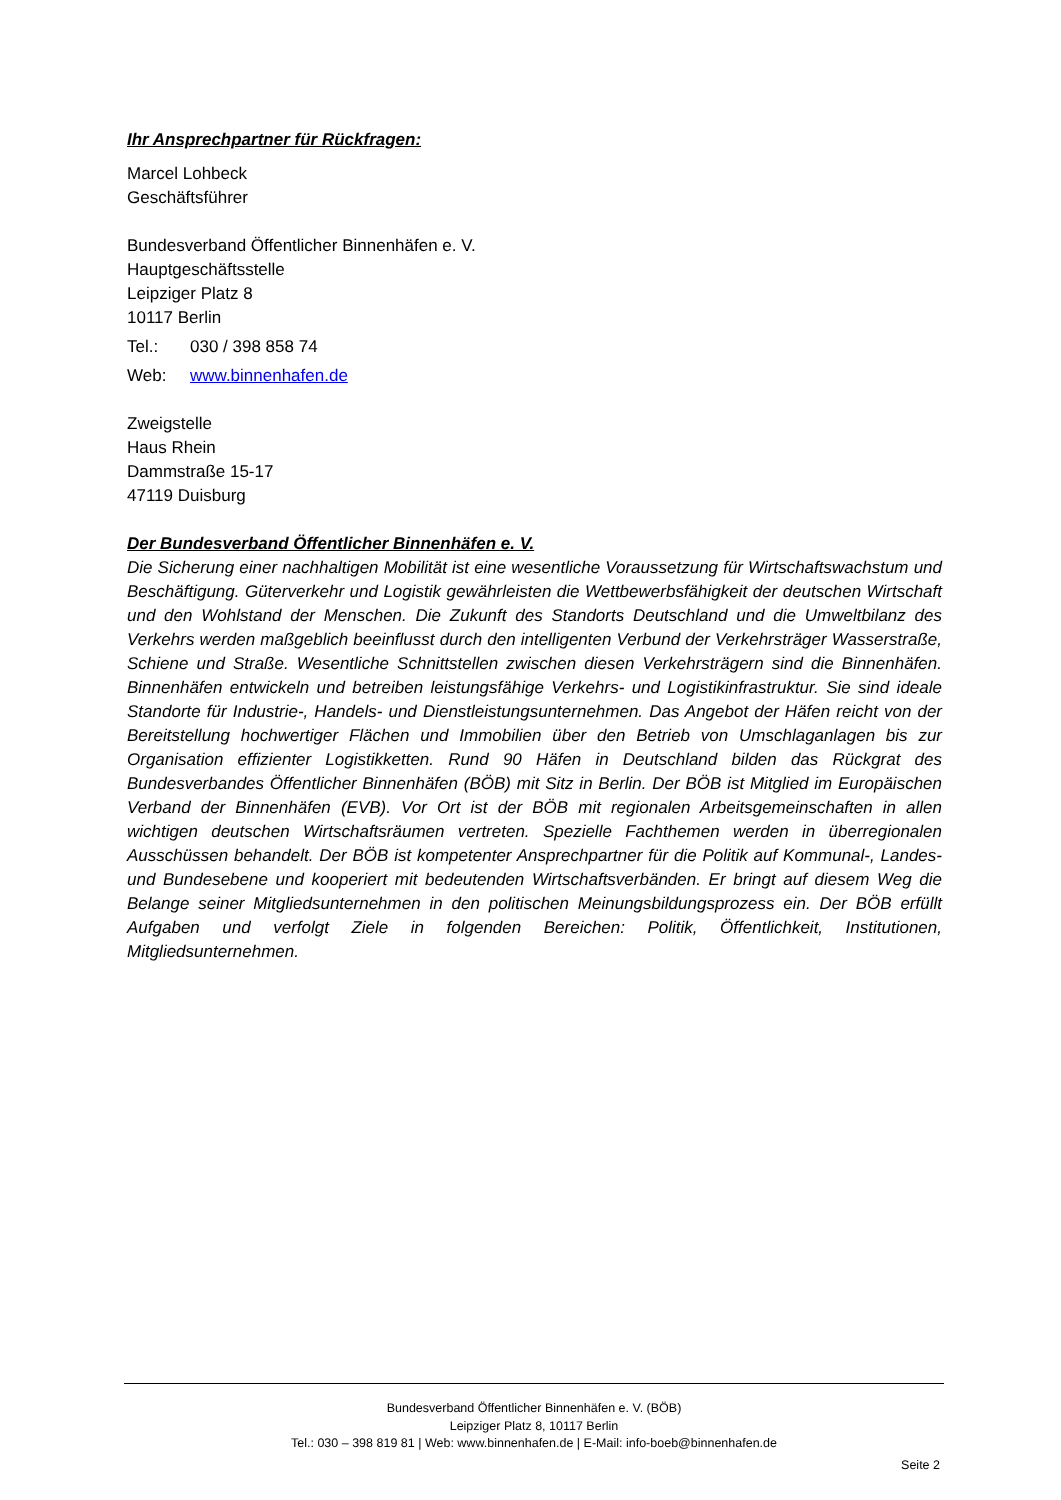Ihr Ansprechpartner für Rückfragen:
Marcel Lohbeck
Geschäftsführer
Bundesverband Öffentlicher Binnenhäfen e. V.
Hauptgeschäftsstelle
Leipziger Platz 8
10117 Berlin
Tel.: 030 / 398 858 74
Web: www.binnenhafen.de
Zweigstelle
Haus Rhein
Dammstraße 15-17
47119 Duisburg
Der Bundesverband Öffentlicher Binnenhäfen e. V.
Die Sicherung einer nachhaltigen Mobilität ist eine wesentliche Voraussetzung für Wirtschaftswachs­tum und Beschäftigung. Güterverkehr und Logistik gewährleisten die Wettbewerbsfähigkeit der deut­schen Wirtschaft und den Wohlstand der Menschen. Die Zukunft des Standorts Deutschland und die Umweltbilanz des Verkehrs werden maßgeblich beeinflusst durch den intelligenten Verbund der Ver­kehrsträger Wasserstraße, Schiene und Straße. Wesentliche Schnittstellen zwischen diesen Verkehrs­trägern sind die Binnenhäfen. Binnenhäfen entwickeln und betreiben leistungsfähige Verkehrs- und Lo­gistikinfrastruktur. Sie sind ideale Standorte für Industrie-, Handels- und Dienstleistungsunternehmen. Das Angebot der Häfen reicht von der Bereitstellung hochwertiger Flächen und Immobilien über den Betrieb von Umschlaganlagen bis zur Organisation effizienter Logistikketten. Rund 90 Häfen in Deutsch­land bilden das Rückgrat des Bundesverbandes Öffentlicher Binnenhäfen (BÖB) mit Sitz in Berlin. Der BÖB ist Mitglied im Europäischen Verband der Binnenhäfen (EVB). Vor Ort ist der BÖB mit regionalen Arbeitsgemeinschaften in allen wichtigen deutschen Wirtschaftsräumen vertreten. Spezielle Fachthe­men werden in überregionalen Ausschüssen behandelt. Der BÖB ist kompetenter Ansprechpartner für die Politik auf Kommunal-, Landes- und Bundesebene und kooperiert mit bedeutenden Wirtschaftsver­bänden. Er bringt auf diesem Weg die Belange seiner Mitgliedsunternehmen in den politischen Mei­nungsbildungsprozess ein. Der BÖB erfüllt Aufgaben und verfolgt Ziele in folgenden Bereichen: Politik, Öffentlichkeit, Institutionen, Mitgliedsunternehmen.
Bundesverband Öffentlicher Binnenhäfen e. V. (BÖB)
Leipziger Platz 8, 10117 Berlin
Tel.: 030 – 398 819 81 | Web: www.binnenhafen.de | E-Mail: info-boeb@binnenhafen.de
Seite 2